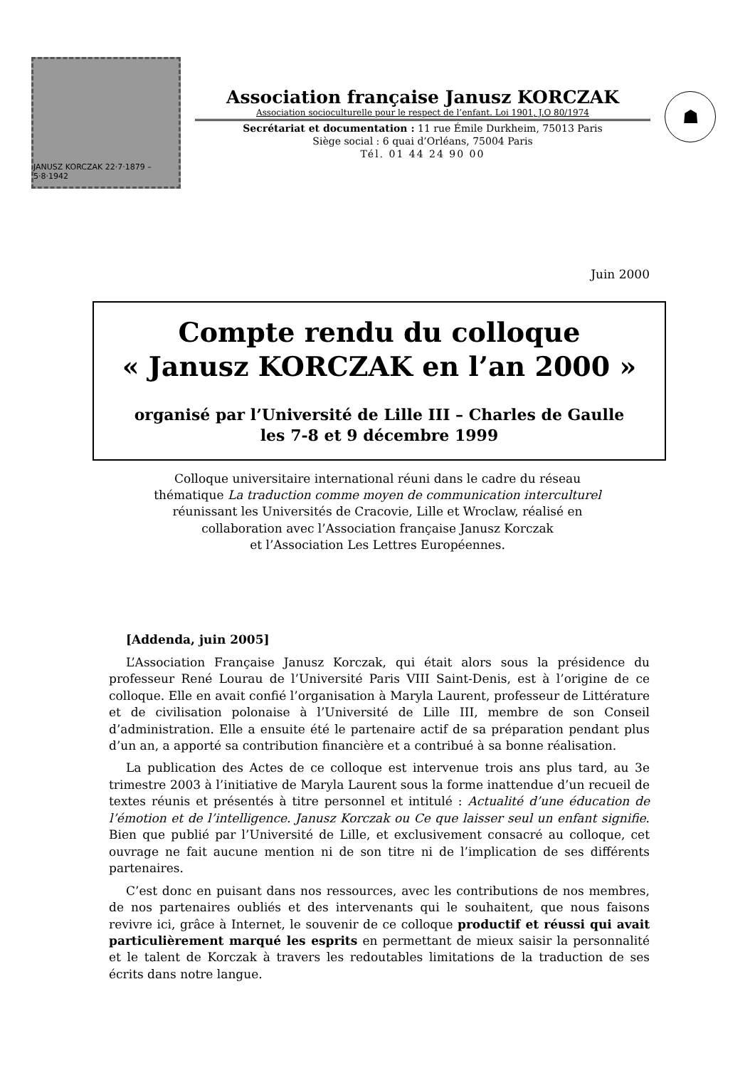JANUSZ KORCZAK 22·7·1879 – 5·8·1942
Association française Janusz KORCZAK
Association socioculturelle pour le respect de l’enfant. Loi 1901, J.O 80/1974
Secrétariat et documentation : 11 rue Émile Durkheim, 75013 Paris
Siège social : 6 quai d’Orléans, 75004 Paris
Tél. 01 44 24 90 00
☗
Juin 2000
Compte rendu du colloque
« Janusz KORCZAK en l’an 2000 »
organisé par l’Université de Lille III – Charles de Gaulle
les 7-8 et 9 décembre 1999
Colloque universitaire international réuni dans le cadre du réseau
thématique La traduction comme moyen de communication interculturel
réunissant les Universités de Cracovie, Lille et Wroclaw, réalisé en
collaboration avec l’Association française Janusz Korczak
et l’Association Les Lettres Européennes.
[Addenda, juin 2005]
L’Association Française Janusz Korczak, qui était alors sous la présidence du professeur René Lourau de l’Université Paris VIII Saint-Denis, est à l’origine de ce colloque. Elle en avait confié l’organisation à Maryla Laurent, professeur de Littérature et de civilisation polonaise à l’Université de Lille III, membre de son Conseil d’administration. Elle a ensuite été le partenaire actif de sa préparation pendant plus d’un an, a apporté sa contribution financière et a contribué à sa bonne réalisation.
La publication des Actes de ce colloque est intervenue trois ans plus tard, au 3e trimestre 2003 à l’initiative de Maryla Laurent sous la forme inattendue d’un recueil de textes réunis et présentés à titre personnel et intitulé : Actualité d’une éducation de l’émotion et de l’intelligence. Janusz Korczak ou Ce que laisser seul un enfant signifie. Bien que publié par l’Université de Lille, et exclusivement consacré au colloque, cet ouvrage ne fait aucune mention ni de son titre ni de l’implication de ses différents partenaires.
C’est donc en puisant dans nos ressources, avec les contributions de nos membres, de nos partenaires oubliés et des intervenants qui le souhaitent, que nous faisons revivre ici, grâce à Internet, le souvenir de ce colloque productif et réussi qui avait particulièrement marqué les esprits en permettant de mieux saisir la personnalité et le talent de Korczak à travers les redoutables limitations de la traduction de ses écrits dans notre langue.